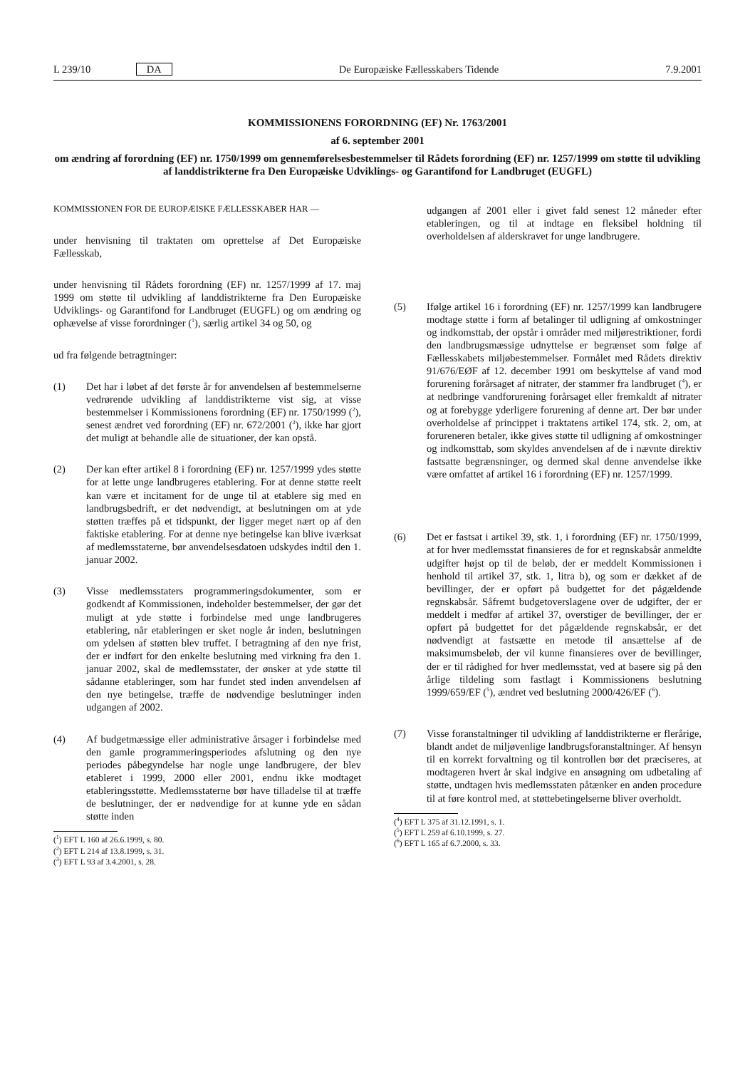L 239/10 DA De Europæiske Fællesskabers Tidende 7.9.2001
KOMMISSIONENS FORORDNING (EF) Nr. 1763/2001
af 6. september 2001
om ændring af forordning (EF) nr. 1750/1999 om gennemførelsesbestemmelser til Rådets forordning (EF) nr. 1257/1999 om støtte til udvikling af landdistrikterne fra Den Europæiske Udviklings- og Garantifond for Landbruget (EUGFL)
KOMMISSIONEN FOR DE EUROPÆISKE FÆLLESSKABER HAR —
under henvisning til traktaten om oprettelse af Det Europæiske Fællesskab,
under henvisning til Rådets forordning (EF) nr. 1257/1999 af 17. maj 1999 om støtte til udvikling af landdistrikterne fra Den Europæiske Udviklings- og Garantifond for Landbruget (EUGFL) og om ændring og ophævelse af visse forordninger (<sup>1</sup>), særlig artikel 34 og 50, og
ud fra følgende betragtninger:
(1) Det har i løbet af det første år for anvendelsen af bestemmelserne vedrørende udvikling af landdistrikterne vist sig, at visse bestemmelser i Kommissionens forordning (EF) nr. 1750/1999 (<sup>2</sup>), senest ændret ved forordning (EF) nr. 672/2001 (<sup>3</sup>), ikke har gjort det muligt at behandle alle de situationer, der kan opstå.
(2) Der kan efter artikel 8 i forordning (EF) nr. 1257/1999 ydes støtte for at lette unge landbrugeres etablering. For at denne støtte reelt kan være et incitament for de unge til at etablere sig med en landbrugsbedrift, er det nødvendigt, at beslutningen om at yde støtten træffes på et tidspunkt, der ligger meget nært op af den faktiske etablering. For at denne nye betingelse kan blive iværksat af medlemsstaterne, bør anvendelsesdatoen udskydes indtil den 1. januar 2002.
(3) Visse medlemsstaters programmeringsdokumenter, som er godkendt af Kommissionen, indeholder bestemmelser, der gør det muligt at yde støtte i forbindelse med unge landbrugeres etablering, når etableringen er sket nogle år inden, beslutningen om ydelsen af støtten blev truffet. I betragtning af den nye frist, der er indført for den enkelte beslutning med virkning fra den 1. januar 2002, skal de medlemsstater, der ønsker at yde støtte til sådanne etableringer, som har fundet sted inden anvendelsen af den nye betingelse, træffe de nødvendige beslutninger inden udgangen af 2002.
(4) Af budgetmæssige eller administrative årsager i forbindelse med den gamle programmeringsperiodes afslutning og den nye periodes påbegyndelse har nogle unge landbrugere, der blev etableret i 1999, 2000 eller 2001, endnu ikke modtaget etableringsstøtte. Medlemsstaterne bør have tilladelse til at træffe de beslutninger, der er nødvendige for at kunne yde en sådan støtte inden
(<sup>1</sup>) EFT L 160 af 26.6.1999, s. 80.
(<sup>2</sup>) EFT L 214 af 13.8.1999, s. 31.
(<sup>3</sup>) EFT L 93 af 3.4.2001, s. 28.
udgangen af 2001 eller i givet fald senest 12 måneder efter etableringen, og til at indtage en fleksibel holdning til overholdelsen af alderskravet for unge landbrugere.
(5) Ifølge artikel 16 i forordning (EF) nr. 1257/1999 kan landbrugere modtage støtte i form af betalinger til udligning af omkostninger og indkomsttab, der opstår i områder med miljørestriktioner, fordi den landbrugsmæssige udnyttelse er begrænset som følge af Fællesskabets miljøbestemmelser. Formålet med Rådets direktiv 91/676/EØF af 12. december 1991 om beskyttelse af vand mod forurening forårsaget af nitrater, der stammer fra landbruget (<sup>4</sup>), er at nedbringe vandforurening forårsaget eller fremkaldt af nitrater og at forebygge yderligere forurening af denne art. Der bør under overholdelse af princippet i traktatens artikel 174, stk. 2, om, at forureneren betaler, ikke gives støtte til udligning af omkostninger og indkomsttab, som skyldes anvendelsen af de i nævnte direktiv fastsatte begrænsninger, og dermed skal denne anvendelse ikke være omfattet af artikel 16 i forordning (EF) nr. 1257/1999.
(6) Det er fastsat i artikel 39, stk. 1, i forordning (EF) nr. 1750/1999, at for hver medlemsstat finansieres de for et regnskabsår anmeldte udgifter højst op til de beløb, der er meddelt Kommissionen i henhold til artikel 37, stk. 1, litra b), og som er dækket af de bevillinger, der er opført på budgettet for det pågældende regnskabsår. Såfremt budgetoverslagene over de udgifter, der er meddelt i medfør af artikel 37, overstiger de bevillinger, der er opført på budgettet for det pågældende regnskabsår, er det nødvendigt at fastsætte en metode til ansættelse af de maksimumsbeløb, der vil kunne finansieres over de bevillinger, der er til rådighed for hver medlemsstat, ved at basere sig på den årlige tildeling som fastlagt i Kommissionens beslutning 1999/659/EF (<sup>5</sup>), ændret ved beslutning 2000/426/EF (<sup>6</sup>).
(7) Visse foranstaltninger til udvikling af landdistrikterne er flerårige, blandt andet de miljøvenlige landbrugsforanstaltninger. Af hensyn til en korrekt forvaltning og til kontrollen bør det præciseres, at modtageren hvert år skal indgive en ansøgning om udbetaling af støtte, undtagen hvis medlemsstaten påtænker en anden procedure til at føre kontrol med, at støttebetingelserne bliver overholdt.
(<sup>4</sup>) EFT L 375 af 31.12.1991, s. 1.
(<sup>5</sup>) EFT L 259 af 6.10.1999, s. 27.
(<sup>6</sup>) EFT L 165 af 6.7.2000, s. 33.